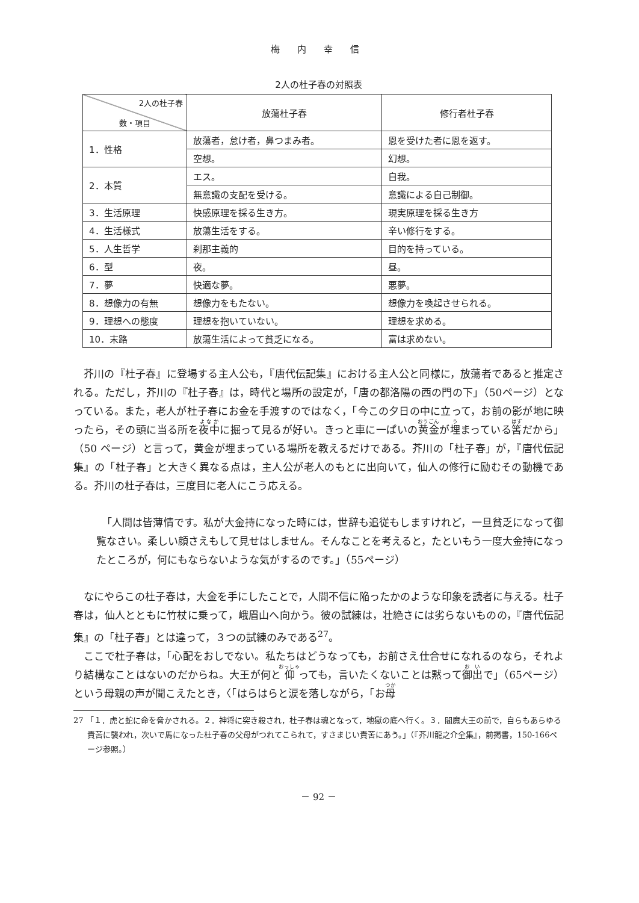梅 内 幸 信
2人の杜子春の対照表
| 2人の杜子春 数・項目 | 放蕩杜子春 | 修行者杜子春 |
| --- | --- | --- |
| 1．性格 | 放蕩者，怠け者，鼻つまみ者。 | 恩を受けた者に恩を返す。 |
| | 空想。 | 幻想。 |
| 2．本質 | エス。 | 自我。 |
| | 無意識の支配を受ける。 | 意識による自己制御。 |
| 3．生活原理 | 快感原理を採る生き方。 | 現実原理を採る生き方 |
| 4．生活様式 | 放蕩生活をする。 | 辛い修行をする。 |
| 5．人生哲学 | 刹那主義的 | 目的を持っている。 |
| 6．型 | 夜。 | 昼。 |
| 7．夢 | 快適な夢。 | 悪夢。 |
| 8．想像力の有無 | 想像力をもたない。 | 想像力を喚起させられる。 |
| 9．理想への態度 | 理想を抱いていない。 | 理想を求める。 |
| 10．末路 | 放蕩生活によって貧乏になる。 | 富は求めない。 |
芥川の『杜子春』に登場する主人公も，『唐代伝記集』における主人公と同様に，放蕩者であると推定される。ただし，芥川の『杜子春』は，時代と場所の設定が，「唐の都洛陽の西の門の下」（50ページ）となっている。また，老人が杜子春にお金を手渡すのではなく，「今この夕日の中に立って，お前の影が地に映ったら，その頭に当る所を夜中に掘って見るが好い。きっと車に一ぱいの黄金が埋まっている筈だから」（50 ページ）と言って，黄金が埋まっている場所を教えるだけである。芥川の「杜子春」が，『唐代伝記集』の「杜子春」と大きく異なる点は，主人公が老人のもとに出向いて，仙人の修行に励むその動機である。芥川の杜子春は，三度目に老人にこう応える。
「人間は皆薄情です。私が大金持になった時には，世辞も追従もしますけれど，一旦貧乏になって御覧なさい。柔しい顔さえもして見せはしません。そんなことを考えると，たといもう一度大金持になったところが，何にもならないような気がするのです。」（55ページ）
なにやらこの杜子春は，大金を手にしたことで，人間不信に陥ったかのような印象を読者に与える。杜子春は，仙人とともに竹杖に乗って，峨眉山へ向かう。彼の試練は，壮絶さには劣らないものの，『唐代伝記集』の「杜子春」とは違って，３つの試練のみである<sup>27</sup>。
ここで杜子春は，「心配をおしでない。私たちはどうなっても，お前さえ仕合せになれるのなら，それより結構なことはないのだからね。大王が何と仰っても，言いたくないことは黙って御出で」（65ページ）という母親の声が聞こえたとき，〈「はらはらと涙を落しながら，「お母
27 「１．虎と蛇に命を脅かされる。２．神将に突き殺され，杜子春は魂となって，地獄の底へ行く。３．閻魔大王の前で，自らもあらゆる責苦に襲われ，次いで馬になった杜子春の父母がつれてこられて，すさまじい責苦にあう。」（『芥川龍之介全集』，前掲書，150-166ページ参照。）
－ 92 －